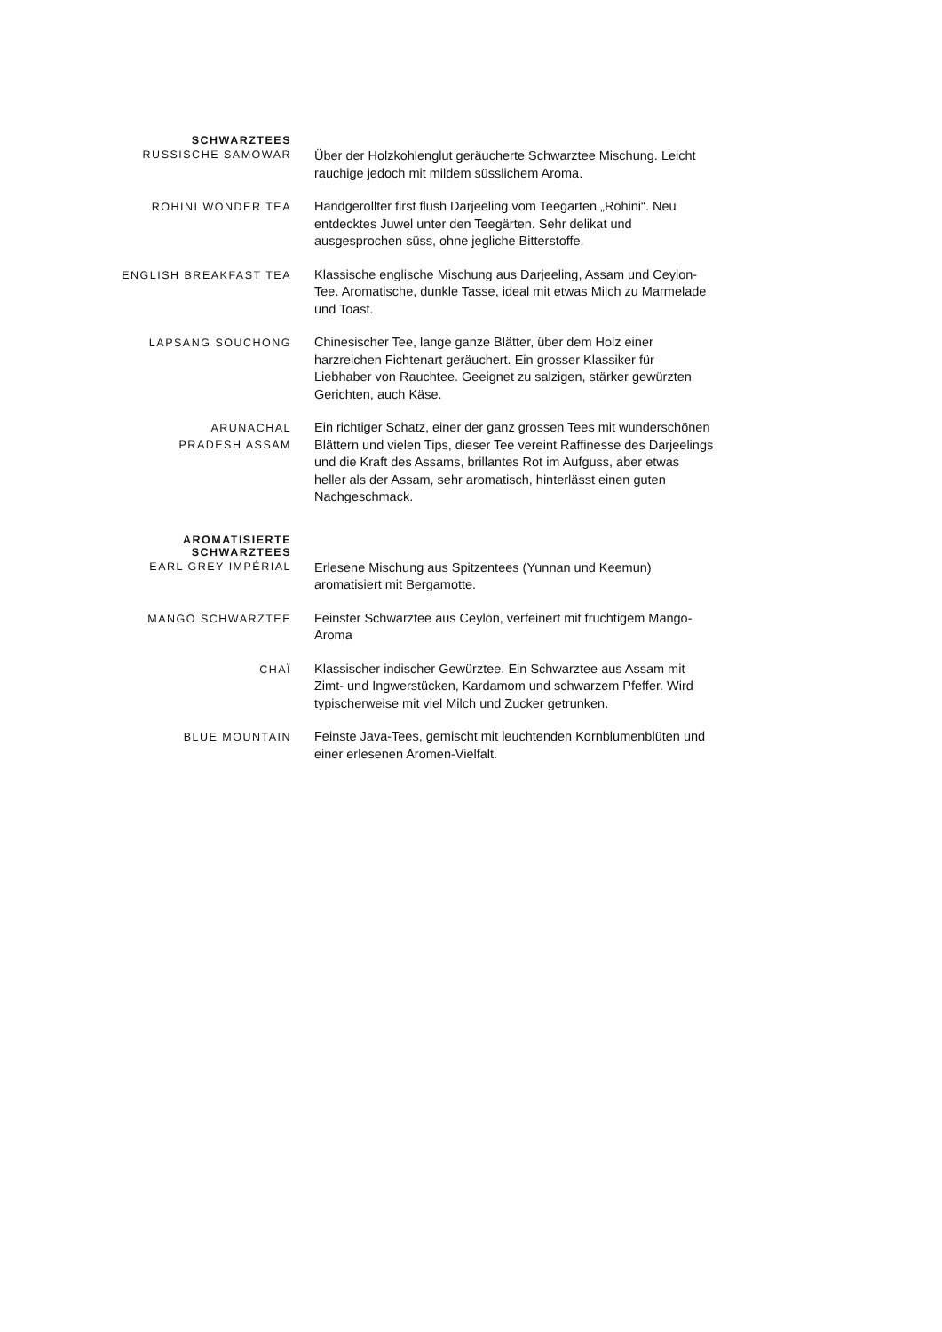SCHWARZTEES
RUSSISCHE SAMOWAR
Über der Holzkohlenglut geräucherte Schwarztee Mischung. Leicht rauchige jedoch mit mildem süsslichem Aroma.
ROHINI WONDER TEA
Handgerollter first flush Darjeeling vom Teegarten „Rohini“. Neu entdecktes Juwel unter den Teegärten. Sehr delikat und ausgesprochen süss, ohne jegliche Bitterstoffe.
ENGLISH BREAKFAST TEA
Klassische englische Mischung aus Darjeeling, Assam und Ceylon-Tee. Aromatische, dunkle Tasse, ideal mit etwas Milch zu Marmelade und Toast.
LAPSANG SOUCHONG
Chinesischer Tee, lange ganze Blätter, über dem Holz einer harzreichen Fichtenart geräuchert. Ein grosser Klassiker für Liebhaber von Rauchtee. Geeignet zu salzigen, stärker gewürzten Gerichten, auch Käse.
ARUNACHAL
PRADESH ASSAM
Ein richtiger Schatz, einer der ganz grossen Tees mit wunderschönen Blättern und vielen Tips, dieser Tee vereint Raffinesse des Darjeelings und die Kraft des Assams, brillantes Rot im Aufguss, aber etwas heller als der Assam, sehr aromatisch, hinterlässt einen guten Nachgeschmack.
AROMATISIERTE
SCHWARZTEES
EARL GREY IMPÉRIAL
Erlesene Mischung aus Spitzentees (Yunnan und Keemun) aromatisiert mit Bergamotte.
MANGO SCHWARZTEE
Feinster Schwarztee aus Ceylon, verfeinert mit fruchtigem Mango- Aroma
CHAÏ
Klassischer indischer Gewürztee. Ein Schwarztee aus Assam mit Zimt- und Ingwerstücken, Kardamom und schwarzem Pfeffer. Wird typischerweise mit viel Milch und Zucker getrunken.
BLUE MOUNTAIN
Feinste Java-Tees, gemischt mit leuchtenden Kornblumenblüten und einer erlesenen Aromen-Vielfalt.